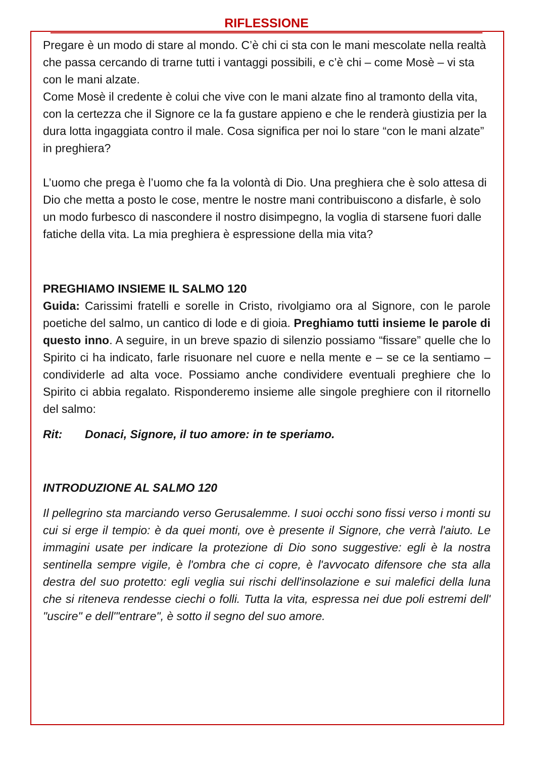RIFLESSIONE
Pregare è un modo di stare al mondo. C’è chi ci sta con le mani mescolate nella realtà che passa cercando di trarne tutti i vantaggi possibili, e c’è chi – come Mosè – vi sta con le mani alzate.
Come Mosè il credente è colui che vive con le mani alzate fino al tramonto della vita, con la certezza che il Signore ce la fa gustare appieno e che le renderà giustizia per la dura lotta ingaggiata contro il male. Cosa significa per noi lo stare “con le mani alzate” in preghiera?
L’uomo che prega è l’uomo che fa la volontà di Dio. Una preghiera che è solo attesa di Dio che metta a posto le cose, mentre le nostre mani contribuiscono a disfarle, è solo un modo furbesco di nascondere il nostro disimpegno, la voglia di starsene fuori dalle fatiche della vita. La mia preghiera è espressione della mia vita?
PREGHIAMO INSIEME IL SALMO 120
Guida: Carissimi fratelli e sorelle in Cristo, rivolgiamo ora al Signore, con le parole poetiche del salmo, un cantico di lode e di gioia. Preghiamo tutti insieme le parole di questo inno. A seguire, in un breve spazio di silenzio possiamo “fissare” quelle che lo Spirito ci ha indicato, farle risuonare nel cuore e nella mente e – se ce la sentiamo – condividerle ad alta voce. Possiamo anche condividere eventuali preghiere che lo Spirito ci abbia regalato. Risponderemo insieme alle singole preghiere con il ritornello del salmo:
Rit: Donaci, Signore, il tuo amore: in te speriamo.
INTRODUZIONE AL SALMO 120
Il pellegrino sta marciando verso Gerusalemme. I suoi occhi sono fissi verso i monti su cui si erge il tempio: è da quei monti, ove è presente il Signore, che verrà l'aiuto. Le immagini usate per indicare la protezione di Dio sono suggestive: egli è la nostra sentinella sempre vigile, è l'ombra che ci copre, è l'avvocato difensore che sta alla destra del suo protetto: egli veglia sui rischi dell'insolazione e sui malefici della luna che si riteneva rendesse ciechi o folli. Tutta la vita, espressa nei due poli estremi dell' "uscire" e dell'"entrare", è sotto il segno del suo amore.